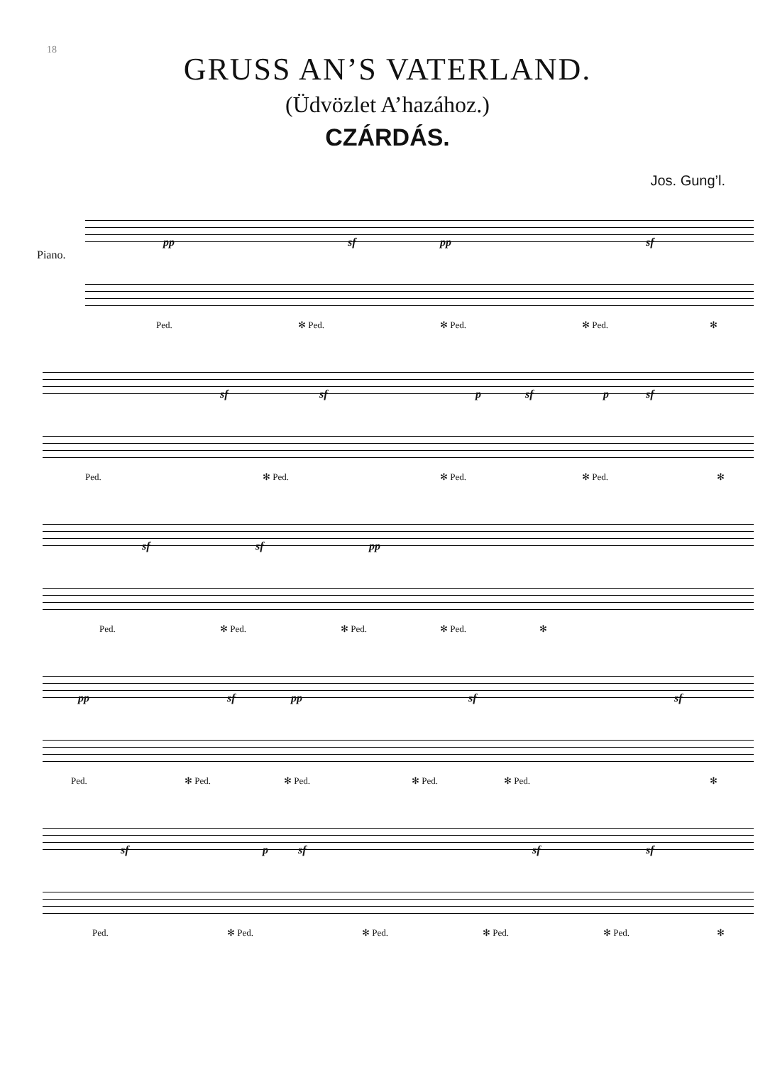18
GRUSS AN’S VATERLAND.
(Üdvözlet A’hazához.)
CZÁRDÁS.
Jos. Gung’l.
Piano.
pp sf pp sf
Ped. ✻ Ped. ✻ Ped. ✻ Ped. ✻
sf sf p sf p sf
Ped. ✻ Ped. ✻ Ped. ✻ Ped. ✻
sf sf pp
Ped. ✻ Ped. ✻ Ped. ✻ Ped. ✻
pp sf pp sf sf
Ped. ✻ Ped. ✻ Ped. ✻ Ped. ✻ Ped. ✻
sf p sf sf sf
Ped. ✻ Ped. ✻ Ped. ✻ Ped. ✻ Ped. ✻